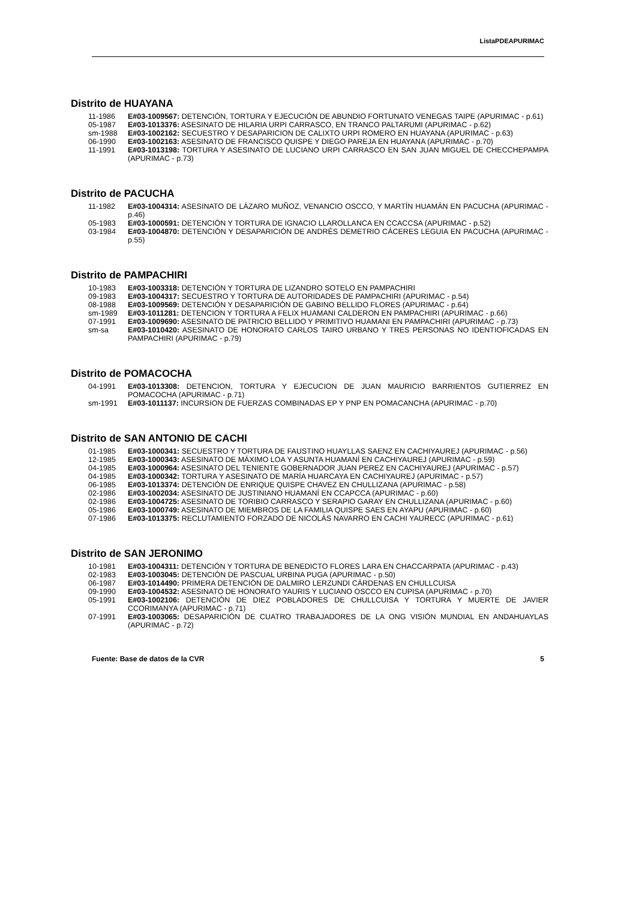ListaPDEAPURIMAC
Distrito de HUAYANA
11-1986 E#03-1009567: DETENCIÓN, TORTURA Y EJECUCIÓN DE ABUNDIO FORTUNATO VENEGAS TAIPE (APURIMAC - p.61)
05-1987 E#03-1013376: ASESINATO DE HILARIA URPI CARRASCO, EN TRANCO PALTARUMI (APURIMAC - p.62)
sm-1988 E#03-1002162: SECUESTRO Y DESAPARICION DE CALIXTO URPI ROMERO EN HUAYANA (APURIMAC - p.63)
06-1990 E#03-1002163: ASESINATO DE FRANCISCO QUISPE Y DIEGO PAREJA EN HUAYANA (APURIMAC - p.70)
11-1991 E#03-1013198: TORTURA Y ASESINATO DE LUCIANO URPI CARRASCO EN SAN JUAN MIGUEL DE CHECCHEPAMPA (APURIMAC - p.73)
Distrito de PACUCHA
11-1982 E#03-1004314: ASESINATO DE LÁZARO MUÑOZ, VENANCIO OSCCO, Y MARTÍN HUAMÁN EN PACUCHA (APURIMAC - p.46)
05-1983 E#03-1000591: DETENCIÓN Y TORTURA DE IGNACIO LLAROLLANCA EN CCACCSA (APURIMAC - p.52)
03-1984 E#03-1004870: DETENCIÓN Y DESAPARICIÓN DE ANDRÉS DEMETRIO CÁCERES LEGUIA EN PACUCHA (APURIMAC - p.55)
Distrito de PAMPACHIRI
10-1983 E#03-1003318: DETENCIÓN Y TORTURA DE LIZANDRO SOTELO EN PAMPACHIRI
09-1983 E#03-1004317: SECUESTRO Y TORTURA DE AUTORIDADES DE PAMPACHIRI (APURIMAC - p.54)
08-1988 E#03-1009569: DETENCIÓN Y DESAPARICIÓN DE GABINO BELLIDO FLORES (APURIMAC - p.64)
sm-1989 E#03-1011281: DETENCION Y TORTURA A FELIX HUAMANI CALDERON EN PAMPACHIRI (APURIMAC - p.66)
07-1991 E#03-1009690: ASESINATO DE PATRICIO BELLIDO Y PRIMITIVO HUAMANI EN PAMPACHIRI (APURIMAC - p.73)
sm-sa E#03-1010420: ASESINATO DE HONORATO CARLOS TAIRO URBANO Y TRES PERSONAS NO IDENTIOFICADAS EN PAMPACHIRI (APURIMAC - p.79)
Distrito de POMACOCHA
04-1991 E#03-1013308: DETENCION, TORTURA Y EJECUCION DE JUAN MAURICIO BARRIENTOS GUTIERREZ EN POMACOCHA (APURIMAC - p.71)
sm-1991 E#03-1011137: INCURSION DE FUERZAS COMBINADAS EP Y PNP EN POMACANCHA (APURIMAC - p.70)
Distrito de SAN ANTONIO DE CACHI
01-1985 E#03-1000341: SECUESTRO Y TORTURA DE FAUSTINO HUAYLLAS SAENZ EN CACHIYAUREJ (APURIMAC - p.56)
12-1985 E#03-1000343: ASESINATO DE MÁXIMO LOA Y ASUNTA HUAMANÍ EN CACHIYAUREJ (APURIMAC - p.59)
04-1985 E#03-1000964: ASESINATO DEL TENIENTE GOBERNADOR JUAN PEREZ EN CACHIYAUREJ (APURIMAC - p.57)
04-1985 E#03-1000342: TORTURA Y ASESINATO DE MARÍA HUARCAYA EN CACHIYAUREJ (APURIMAC - p.57)
06-1985 E#03-1013374: DETENCIÓN DE ENRIQUE QUISPE CHAVEZ EN CHULLIZANA (APURIMAC - p.58)
02-1986 E#03-1002034: ASESINATO DE JUSTINIANO HUAMANÍ EN CCAPCCA (APURIMAC - p.60)
02-1986 E#03-1004725: ASESINATO DE TORIBIO CARRASCO Y SERAPIO GARAY EN CHULLIZANA (APURIMAC - p.60)
05-1986 E#03-1000749: ASESINATO DE MIEMBROS DE LA FAMILIA QUISPE SAES EN AYAPU (APURIMAC - p.60)
07-1986 E#03-1013375: RECLUTAMIENTO FORZADO DE NICOLÁS NAVARRO EN CACHI YAURECC (APURIMAC - p.61)
Distrito de SAN JERONIMO
10-1981 E#03-1004311: DETENCIÓN Y TORTURA DE BENEDICTO FLORES LARA EN CHACCARPATA (APURIMAC - p.43)
02-1983 E#03-1003045: DETENCIÓN DE PASCUAL URBINA PUGA (APURIMAC - p.50)
06-1987 E#03-1014490: PRIMERA DETENCIÓN DE DALMIRO LERZUNDI CÁRDENAS EN CHULLCUISA
09-1990 E#03-1004532: ASESINATO DE HONORATO YAURIS Y LUCIANO OSCCO EN CUPISA (APURIMAC - p.70)
05-1991 E#03-1002106: DETENCIÓN DE DIEZ POBLADORES DE CHULLCUISA Y TORTURA Y MUERTE DE JAVIER CCORIMANYA (APURIMAC - p.71)
07-1991 E#03-1003065: DESAPARICIÓN DE CUATRO TRABAJADORES DE LA ONG VISIÓN MUNDIAL EN ANDAHUAYLAS (APURIMAC - p.72)
Fuente: Base de datos de la CVR 5